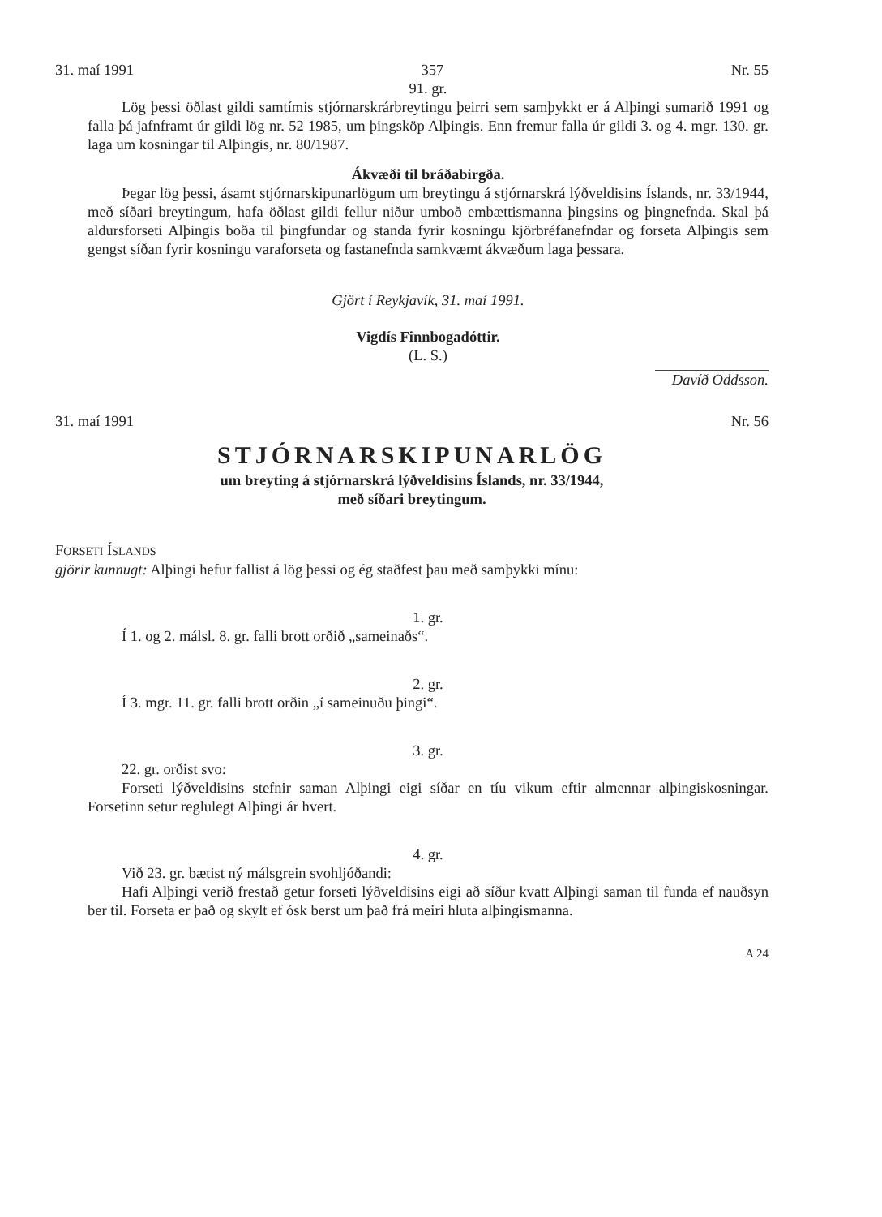31. maí 1991 357 Nr. 55
91. gr.
Lög þessi öðlast gildi samtímis stjórnarskrárbreytingu þeirri sem samþykkt er á Alþingi sumarið 1991 og falla þá jafnframt úr gildi lög nr. 52 1985, um þingsköp Alþingis. Enn fremur falla úr gildi 3. og 4. mgr. 130. gr. laga um kosningar til Alþingis, nr. 80/1987.
Ákvæði til bráðabirgða.
Þegar lög þessi, ásamt stjórnarskipunarlögum um breytingu á stjórnarskrá lýðveldisins Íslands, nr. 33/1944, með síðari breytingum, hafa öðlast gildi fellur niður umboð embættismanna þingsins og þingnefnda. Skal þá aldursforseti Alþingis boða til þingfundar og standa fyrir kosningu kjörbréfanefndar og forseta Alþingis sem gengst síðan fyrir kosningu varaforseta og fastanefnda samkvæmt ákvæðum laga þessara.
Gjört í Reykjavík, 31. maí 1991.
Vigdís Finnbogadóttir.
(L. S.)
Davíð Oddsson.
31. maí 1991 Nr. 56
STJÓRNARSKIPUNARLÖG
um breyting á stjórnarskrá lýðveldisins Íslands, nr. 33/1944,
með síðari breytingum.
FORSETI ÍSLANDS
gjörir kunnugt: Alþingi hefur fallist á lög þessi og ég staðfest þau með samþykki mínu:
1. gr.
Í 1. og 2. málsl. 8. gr. falli brott orðið „sameinaðs“.
2. gr.
Í 3. mgr. 11. gr. falli brott orðin „í sameinuðu þingi“.
3. gr.
22. gr. orðist svo:
Forseti lýðveldisins stefnir saman Alþingi eigi síðar en tíu vikum eftir almennar alþingiskosningar. Forsetinn setur reglulegt Alþingi ár hvert.
4. gr.
Við 23. gr. bætist ný málsgrein svohljóðandi:
Hafi Alþingi verið frestað getur forseti lýðveldisins eigi að síður kvatt Alþingi saman til funda ef nauðsyn ber til. Forseta er það og skylt ef ósk berst um það frá meiri hluta alþingismanna.
A 24